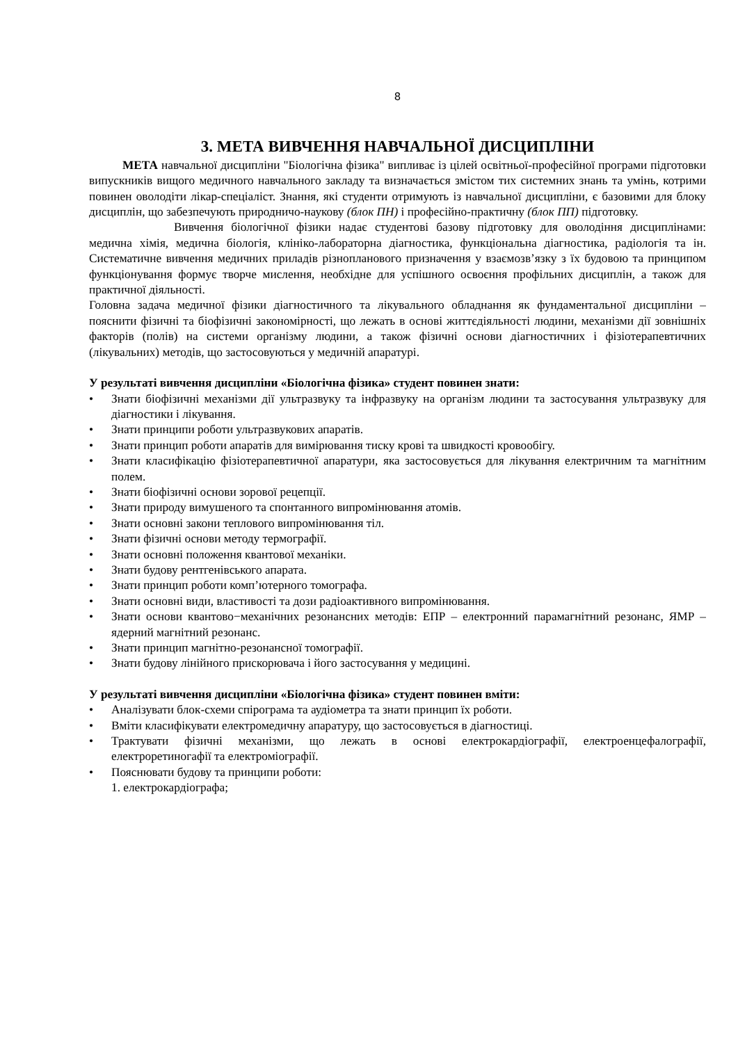8
3. МЕТА ВИВЧЕННЯ НАВЧАЛЬНОЇ ДИСЦИПЛІНИ
МЕТА навчальної дисципліни "Біологічна фізика" випливає із цілей освітньої-професійної програми підготовки випускників вищого медичного навчального закладу та визначається змістом тих системних знань та умінь, котрими повинен оволодіти лікар-спеціаліст. Знання, які студенти отримують із навчальної дисципліни, є базовими для блоку дисциплін, що забезпечують природничо-наукову (блок ПН) і професійно-практичну (блок ПП) підготовку.
Вивчення біологічної фізики надає студентові базову підготовку для оволодіння дисциплінами: медична хімія, медична біологія, клініко-лабораторна діагностика, функціональна діагностика, радіологія та ін. Систематичне вивчення медичних приладів різнопланового призначення у взаємозв’язку з їх будовою та принципом функціонування формує творче мислення, необхідне для успішного освоєння профільних дисциплін, а також для практичної діяльності.
Головна задача медичної фізики діагностичного та лікувального обладнання як фундаментальної дисципліни – пояснити фізичні та біофізичні закономірності, що лежать в основі життєдіяльності людини, механізми дії зовнішніх факторів (полів) на системи організму людини, а також фізичні основи діагностичних і фізіотерапевтичних (лікувальних) методів, що застосовуються у медичній апаратурі.
У результаті вивчення дисципліни «Біологічна фізика» студент повинен знати:
• Знати біофізичні механізми дії ультразвуку та інфразвуку на організм людини та застосування ультразвуку для діагностики і лікування.
• Знати принципи роботи ультразвукових апаратів.
• Знати принцип роботи апаратів для вимірювання тиску крові та швидкості кровообігу.
• Знати класифікацію фізіотерапевтичної апаратури, яка застосовується для лікування електричним та магнітним полем.
• Знати біофізичні основи зорової рецепції.
• Знати природу вимушеного та спонтанного випромінювання атомів.
• Знати основні закони теплового випромінювання тіл.
• Знати фізичні основи методу термографії.
• Знати основні положення квантової механіки.
• Знати будову рентгенівського апарата.
• Знати принцип роботи комп’ютерного томографа.
• Знати основні види, властивості та дози радіоактивного випромінювання.
• Знати основи квантово−механічних резонансних методів: ЕПР – електронний парамагнітний резонанс, ЯМР – ядерний магнітний резонанс.
• Знати принцип магнітно-резонансної томографії.
• Знати будову лінійного прискорювача і його застосування у медицині.
У результаті вивчення дисципліни «Біологічна фізика» студент повинен вміти:
• Аналізувати блок-схеми спірограма та аудіометра та знати принцип їх роботи.
• Вміти класифікувати електромедичну апаратуру, що застосовується в діагностиці.
• Трактувати фізичні механізми, що лежать в основі електрокардіографії, електроенцефалографії, електроретиногафії та електроміографії.
• Пояснювати будову та принципи роботи:
1. електрокардіографа;